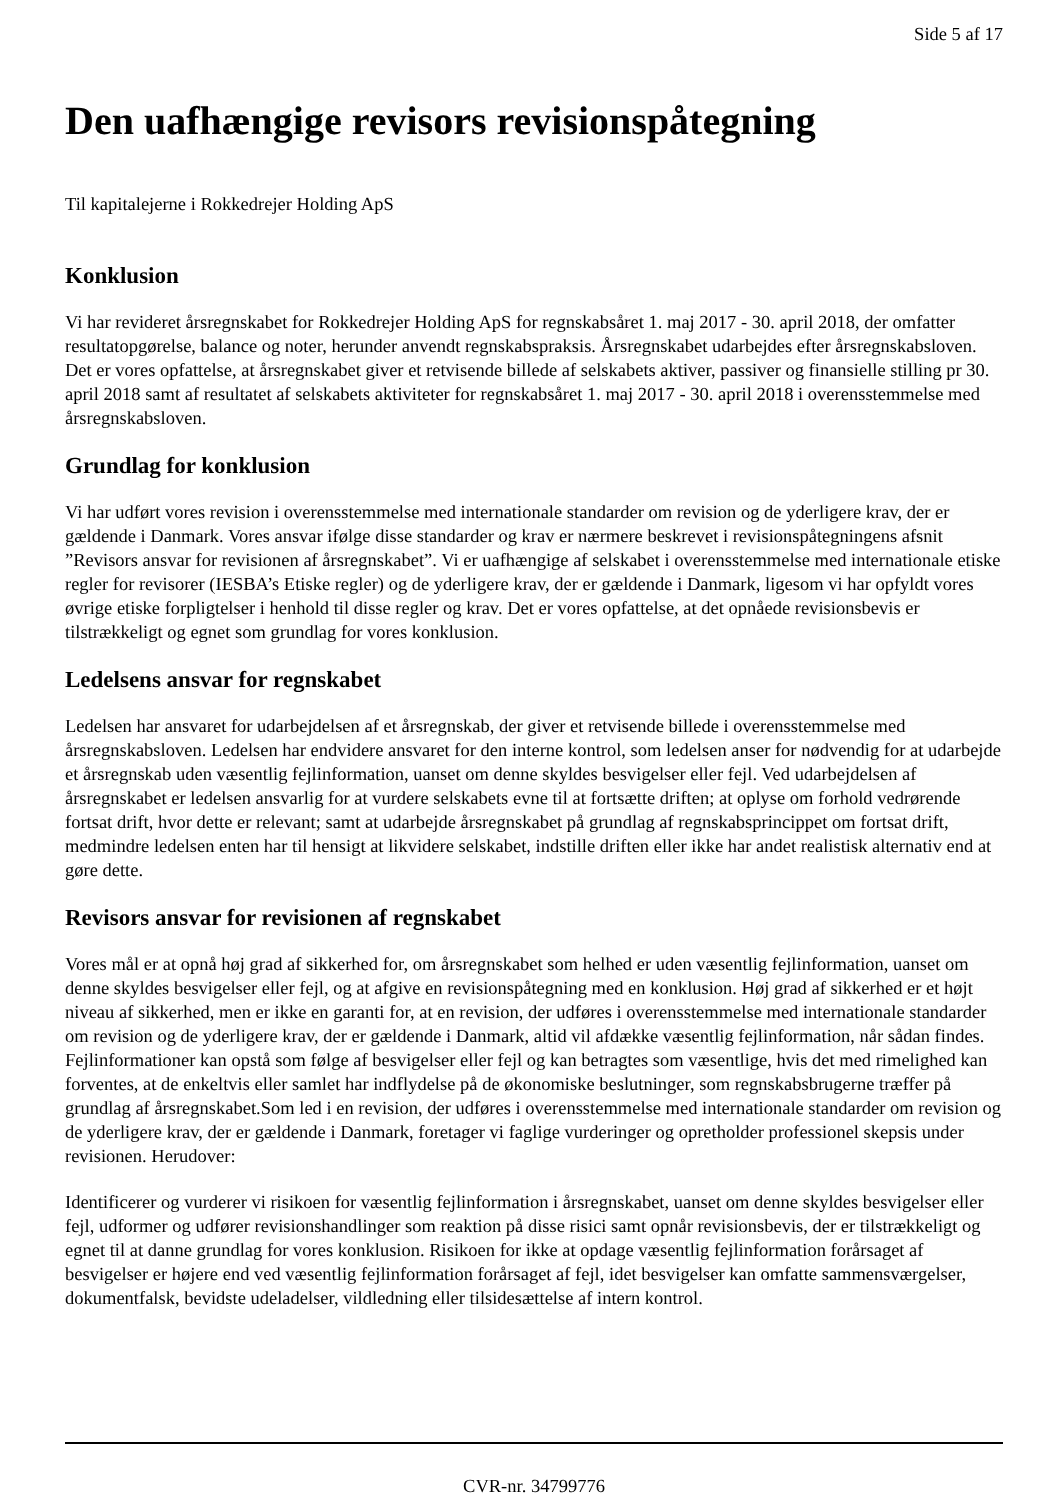Side 5 af 17
Den uafhængige revisors revisionspåtegning
Til kapitalejerne i Rokkedrejer Holding ApS
Konklusion
Vi har revideret årsregnskabet for Rokkedrejer Holding ApS for regnskabsåret 1. maj 2017 - 30. april 2018, der omfatter resultatopgørelse, balance og noter, herunder anvendt regnskabspraksis. Årsregnskabet udarbejdes efter årsregnskabsloven. Det er vores opfattelse, at årsregnskabet giver et retvisende billede af selskabets aktiver, passiver og finansielle stilling pr 30. april 2018 samt af resultatet af selskabets aktiviteter for regnskabsåret 1. maj 2017 - 30. april 2018 i overensstemmelse med årsregnskabsloven.
Grundlag for konklusion
Vi har udført vores revision i overensstemmelse med internationale standarder om revision og de yderligere krav, der er gældende i Danmark. Vores ansvar ifølge disse standarder og krav er nærmere beskrevet i revisionspåtegningens afsnit ”Revisors ansvar for revisionen af årsregnskabet”. Vi er uafhængige af selskabet i overensstemmelse med internationale etiske regler for revisorer (IESBA’s Etiske regler) og de yderligere krav, der er gældende i Danmark, ligesom vi har opfyldt vores øvrige etiske forpligtelser i henhold til disse regler og krav. Det er vores opfattelse, at det opnåede revisionsbevis er tilstrækkeligt og egnet som grundlag for vores konklusion.
Ledelsens ansvar for regnskabet
Ledelsen har ansvaret for udarbejdelsen af et årsregnskab, der giver et retvisende billede i overensstemmelse med årsregnskabsloven. Ledelsen har endvidere ansvaret for den interne kontrol, som ledelsen anser for nødvendig for at udarbejde et årsregnskab uden væsentlig fejlinformation, uanset om denne skyldes besvigelser eller fejl. Ved udarbejdelsen af årsregnskabet er ledelsen ansvarlig for at vurdere selskabets evne til at fortsætte driften; at oplyse om forhold vedrørende fortsat drift, hvor dette er relevant; samt at udarbejde årsregnskabet på grundlag af regnskabsprincippet om fortsat drift, medmindre ledelsen enten har til hensigt at likvidere selskabet, indstille driften eller ikke har andet realistisk alternativ end at gøre dette.
Revisors ansvar for revisionen af regnskabet
Vores mål er at opnå høj grad af sikkerhed for, om årsregnskabet som helhed er uden væsentlig fejlinformation, uanset om denne skyldes besvigelser eller fejl, og at afgive en revisionspåtegning med en konklusion. Høj grad af sikkerhed er et højt niveau af sikkerhed, men er ikke en garanti for, at en revision, der udføres i overensstemmelse med internationale standarder om revision og de yderligere krav, der er gældende i Danmark, altid vil afdække væsentlig fejlinformation, når sådan findes. Fejlinformationer kan opstå som følge af besvigelser eller fejl og kan betragtes som væsentlige, hvis det med rimelighed kan forventes, at de enkeltvis eller samlet har indflydelse på de økonomiske beslutninger, som regnskabsbrugerne træffer på grundlag af årsregnskabet.Som led i en revision, der udføres i overensstemmelse med internationale standarder om revision og de yderligere krav, der er gældende i Danmark, foretager vi faglige vurderinger og opretholder professionel skepsis under revisionen. Herudover:
Identificerer og vurderer vi risikoen for væsentlig fejlinformation i årsregnskabet, uanset om denne skyldes besvigelser eller fejl, udformer og udfører revisionshandlinger som reaktion på disse risici samt opnår revisionsbevis, der er tilstrækkeligt og egnet til at danne grundlag for vores konklusion. Risikoen for ikke at opdage væsentlig fejlinformation forårsaget af besvigelser er højere end ved væsentlig fejlinformation forårsaget af fejl, idet besvigelser kan omfatte sammensværgelser, dokumentfalsk, bevidste udeladelser, vildledning eller tilsidesættelse af intern kontrol.
CVR-nr. 34799776